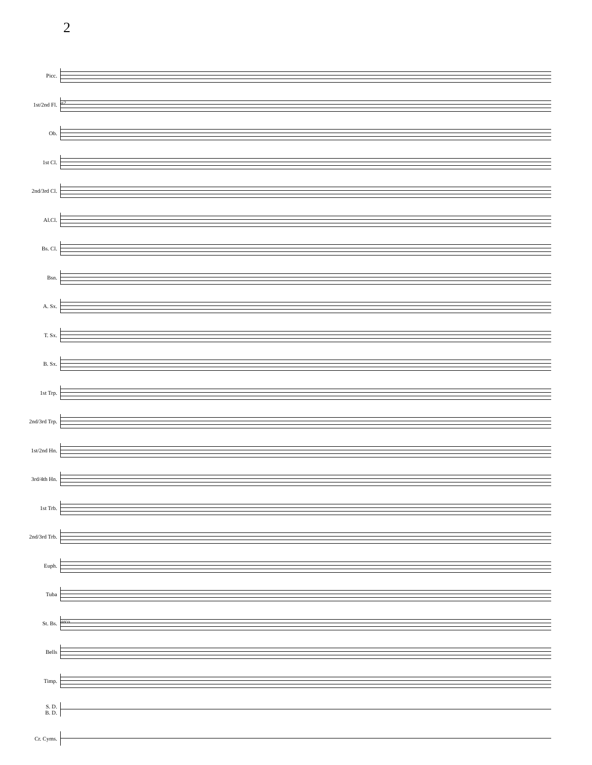2
Picc.
1st/2nd Fl.
a2
Ob.
1st Cl.
2nd/3rd Cl.
Al.Cl.
Bs. Cl.
Bsn.
A. Sx.
T. Sx.
B. Sx.
1st Trp.
2nd/3rd Trp.
1st/2nd Hn.
3rd/4th Hn.
1st Trb.
2nd/3rd Trb.
Euph.
Tuba
St. Bs.
arco
Bells
Timp.
S. D.
B. D.
Cr. Cyms.